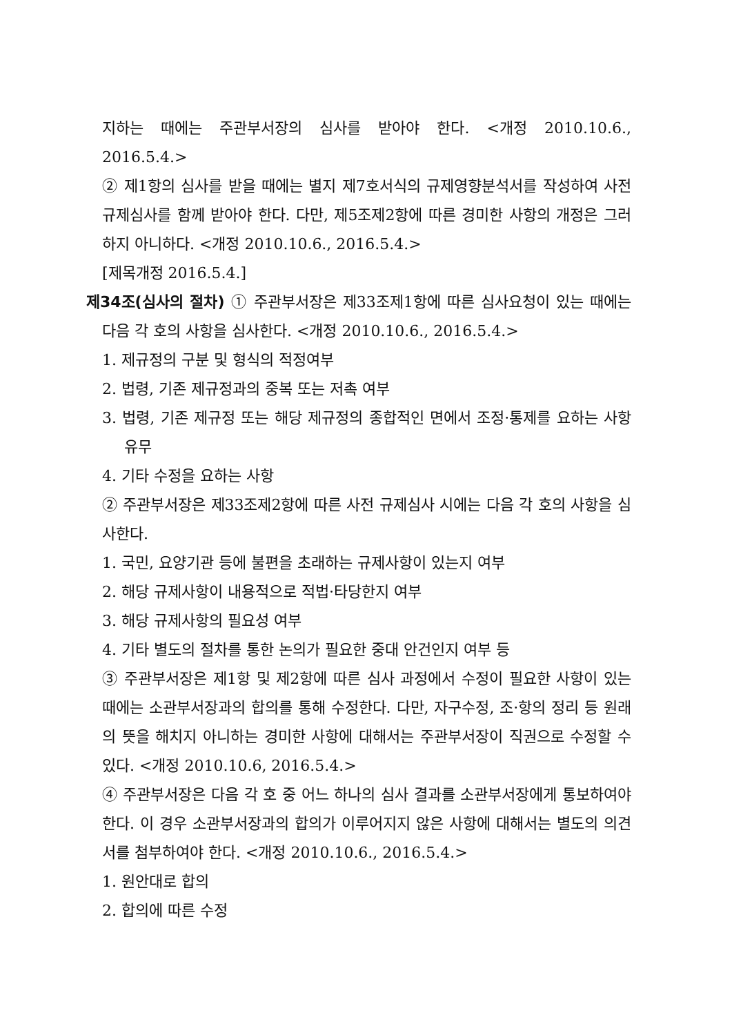지하는 때에는 주관부서장의 심사를 받아야 한다. <개정 2010.10.6., 2016.5.4.>
② 제1항의 심사를 받을 때에는 별지 제7호서식의 규제영향분석서를 작성하여 사전 규제심사를 함께 받아야 한다. 다만, 제5조제2항에 따른 경미한 사항의 개정은 그러하지 아니하다. <개정 2010.10.6., 2016.5.4.>
[제목개정 2016.5.4.]
제34조(심사의 절차) ① 주관부서장은 제33조제1항에 따른 심사요청이 있는 때에는 다음 각 호의 사항을 심사한다. <개정 2010.10.6., 2016.5.4.>
1. 제규정의 구분 및 형식의 적정여부
2. 법령, 기존 제규정과의 중복 또는 저촉 여부
3. 법령, 기존 제규정 또는 해당 제규정의 종합적인 면에서 조정·통제를 요하는 사항 유무
4. 기타 수정을 요하는 사항
② 주관부서장은 제33조제2항에 따른 사전 규제심사 시에는 다음 각 호의 사항을 심사한다.
1. 국민, 요양기관 등에 불편을 초래하는 규제사항이 있는지 여부
2. 해당 규제사항이 내용적으로 적법·타당한지 여부
3. 해당 규제사항의 필요성 여부
4. 기타 별도의 절차를 통한 논의가 필요한 중대 안건인지 여부 등
③ 주관부서장은 제1항 및 제2항에 따른 심사 과정에서 수정이 필요한 사항이 있는 때에는 소관부서장과의 합의를 통해 수정한다. 다만, 자구수정, 조·항의 정리 등 원래의 뜻을 해치지 아니하는 경미한 사항에 대해서는 주관부서장이 직권으로 수정할 수 있다. <개정 2010.10.6, 2016.5.4.>
④ 주관부서장은 다음 각 호 중 어느 하나의 심사 결과를 소관부서장에게 통보하여야 한다. 이 경우 소관부서장과의 합의가 이루어지지 않은 사항에 대해서는 별도의 의견서를 첨부하여야 한다. <개정 2010.10.6., 2016.5.4.>
1. 원안대로 합의
2. 합의에 따른 수정